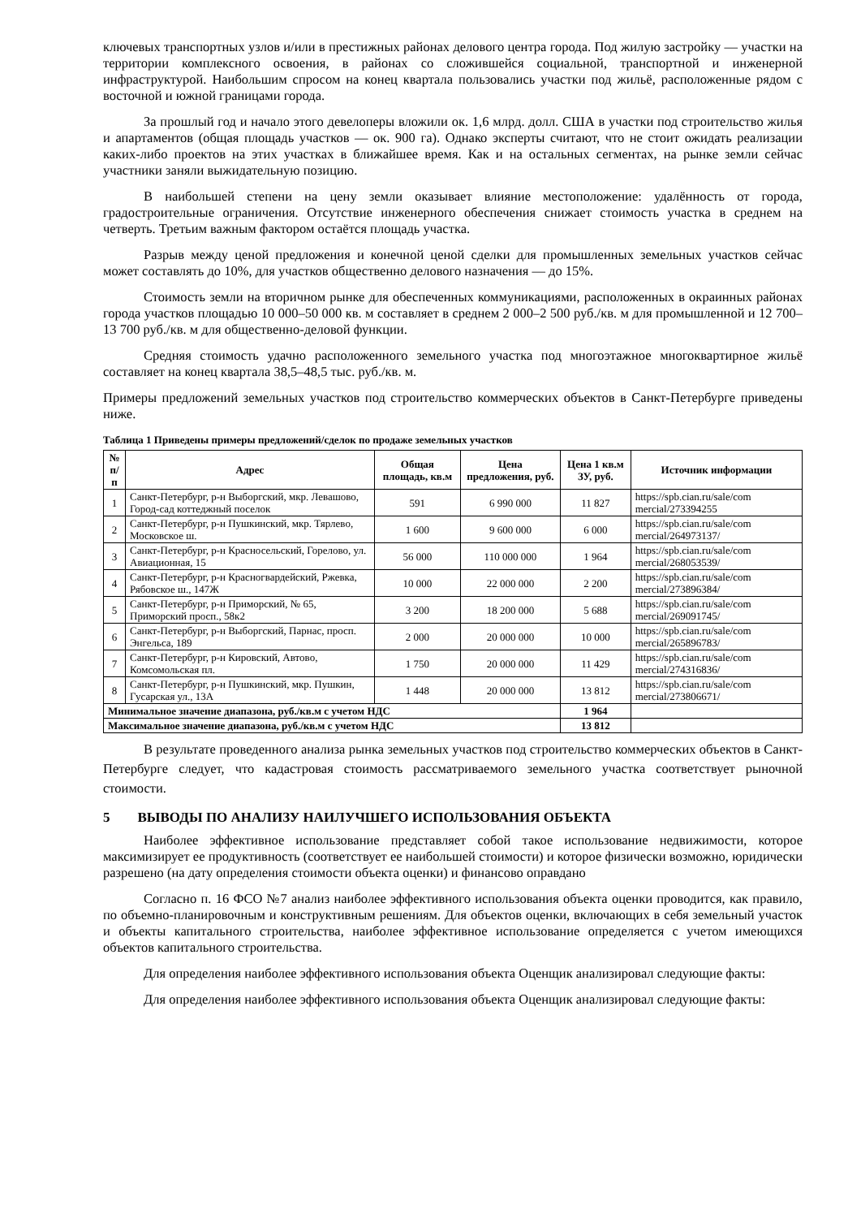ключевых транспортных узлов и/или в престижных районах делового центра города. Под жилую застройку — участки на территории комплексного освоения, в районах со сложившейся социальной, транспортной и инженерной инфраструктурой. Наибольшим спросом на конец квартала пользовались участки под жильё, расположенные рядом с восточной и южной границами города.
За прошлый год и начало этого девелоперы вложили ок. 1,6 млрд. долл. США в участки под строительство жилья и апартаментов (общая площадь участков — ок. 900 га). Однако эксперты считают, что не стоит ожидать реализации каких-либо проектов на этих участках в ближайшее время. Как и на остальных сегментах, на рынке земли сейчас участники заняли выжидательную позицию.
В наибольшей степени на цену земли оказывает влияние местоположение: удалённость от города, градостроительные ограничения. Отсутствие инженерного обеспечения снижает стоимость участка в среднем на четверть. Третьим важным фактором остаётся площадь участка.
Разрыв между ценой предложения и конечной ценой сделки для промышленных земельных участков сейчас может составлять до 10%, для участков общественно делового назначения — до 15%.
Стоимость земли на вторичном рынке для обеспеченных коммуникациями, расположенных в окраинных районах города участков площадью 10 000–50 000 кв. м составляет в среднем 2 000–2 500 руб./кв. м для промышленной и 12 700– 13 700 руб./кв. м для общественно-деловой функции.
Средняя стоимость удачно расположенного земельного участка под многоэтажное многоквартирное жильё составляет на конец квартала 38,5–48,5 тыс. руб./кв. м.
Примеры предложений земельных участков под строительство коммерческих объектов в Санкт-Петербурге приведены ниже.
Таблица 1 Приведены примеры предложений/сделок по продаже земельных участков
| № п/п | Адрес | Общая площадь, кв.м | Цена предложения, руб. | Цена 1 кв.м ЗУ, руб. | Источник информации |
| --- | --- | --- | --- | --- | --- |
| 1 | Санкт-Петербург, р-н Выборгский, мкр. Левашово, Город-сад коттеджный поселок | 591 | 6 990 000 | 11 827 | https://spb.cian.ru/sale/com mercial/273394255 |
| 2 | Санкт-Петербург, р-н Пушкинский, мкр. Тярлево, Московское ш. | 1 600 | 9 600 000 | 6 000 | https://spb.cian.ru/sale/com mercial/264973137/ |
| 3 | Санкт-Петербург, р-н Красносельский, Горелово, ул. Авиационная, 15 | 56 000 | 110 000 000 | 1 964 | https://spb.cian.ru/sale/com mercial/268053539/ |
| 4 | Санкт-Петербург, р-н Красногвардейский, Ржевка, Рябовское ш., 147Ж | 10 000 | 22 000 000 | 2 200 | https://spb.cian.ru/sale/com mercial/273896384/ |
| 5 | Санкт-Петербург, р-н Приморский, № 65, Приморский просп., 58к2 | 3 200 | 18 200 000 | 5 688 | https://spb.cian.ru/sale/com mercial/269091745/ |
| 6 | Санкт-Петербург, р-н Выборгский, Парнас, просп. Энгельса, 189 | 2 000 | 20 000 000 | 10 000 | https://spb.cian.ru/sale/com mercial/265896783/ |
| 7 | Санкт-Петербург, р-н Кировский, Автово, Комсомольская пл. | 1 750 | 20 000 000 | 11 429 | https://spb.cian.ru/sale/com mercial/274316836/ |
| 8 | Санкт-Петербург, р-н Пушкинский, мкр. Пушкин, Гусарская ул., 13А | 1 448 | 20 000 000 | 13 812 | https://spb.cian.ru/sale/com mercial/273806671/ |
| Минимальное значение диапазона, руб./кв.м с учетом НДС | | | | 1 964 | |
| Максимальное значение диапазона, руб./кв.м с учетом НДС | | | | 13 812 | |
В результате проведенного анализа рынка земельных участков под строительство коммерческих объектов в Санкт-Петербурге следует, что кадастровая стоимость рассматриваемого земельного участка соответствует рыночной стоимости.
5 ВЫВОДЫ ПО АНАЛИЗУ НАИЛУЧШЕГО ИСПОЛЬЗОВАНИЯ ОБЪЕКТА
Наиболее эффективное использование представляет собой такое использование недвижимости, которое максимизирует ее продуктивность (соответствует ее наибольшей стоимости) и которое физически возможно, юридически разрешено (на дату определения стоимости объекта оценки) и финансово оправдано
Согласно п. 16 ФСО №7 анализ наиболее эффективного использования объекта оценки проводится, как правило, по объемно-планировочным и конструктивным решениям. Для объектов оценки, включающих в себя земельный участок и объекты капитального строительства, наиболее эффективное использование определяется с учетом имеющихся объектов капитального строительства.
Для определения наиболее эффективного использования объекта Оценщик анализировал следующие факты:
Для определения наиболее эффективного использования объекта Оценщик анализировал следующие факты: